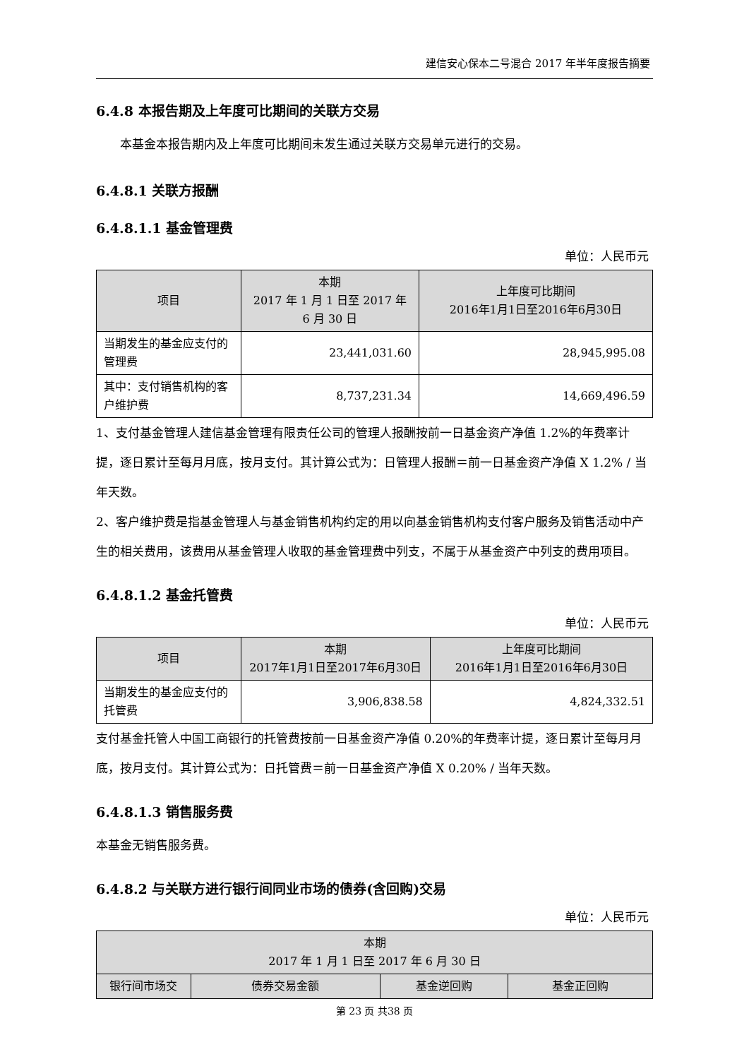建信安心保本二号混合 2017 年半年度报告摘要
6.4.8 本报告期及上年度可比期间的关联方交易
本基金本报告期内及上年度可比期间未发生通过关联方交易单元进行的交易。
6.4.8.1 关联方报酬
6.4.8.1.1 基金管理费
单位：人民币元
| 项目 | 本期 2017 年 1 月 1 日至 2017 年 6 月 30 日 | 上年度可比期间 2016年1月1日至2016年6月30日 |
| --- | --- | --- |
| 当期发生的基金应支付的管理费 | 23,441,031.60 | 28,945,995.08 |
| 其中：支付销售机构的客户维护费 | 8,737,231.34 | 14,669,496.59 |
1、支付基金管理人建信基金管理有限责任公司的管理人报酬按前一日基金资产净值 1.2%的年费率计提，逐日累计至每月月底，按月支付。其计算公式为：日管理人报酬＝前一日基金资产净值 X 1.2% / 当年天数。
2、客户维护费是指基金管理人与基金销售机构约定的用以向基金销售机构支付客户服务及销售活动中产生的相关费用，该费用从基金管理人收取的基金管理费中列支，不属于从基金资产中列支的费用项目。
6.4.8.1.2 基金托管费
单位：人民币元
| 项目 | 本期 2017年1月1日至2017年6月30日 | 上年度可比期间 2016年1月1日至2016年6月30日 |
| --- | --- | --- |
| 当期发生的基金应支付的托管费 | 3,906,838.58 | 4,824,332.51 |
支付基金托管人中国工商银行的托管费按前一日基金资产净值 0.20%的年费率计提，逐日累计至每月月底，按月支付。其计算公式为：日托管费＝前一日基金资产净值 X 0.20% / 当年天数。
6.4.8.1.3 销售服务费
本基金无销售服务费。
6.4.8.2 与关联方进行银行间同业市场的债券(含回购)交易
单位：人民币元
| 本期 2017 年 1 月 1 日至 2017 年 6 月 30 日 | | | |
| --- | --- | --- | --- |
| 银行间市场交 | 债券交易金额 | 基金逆回购 | 基金正回购 |
第 23 页 共38 页